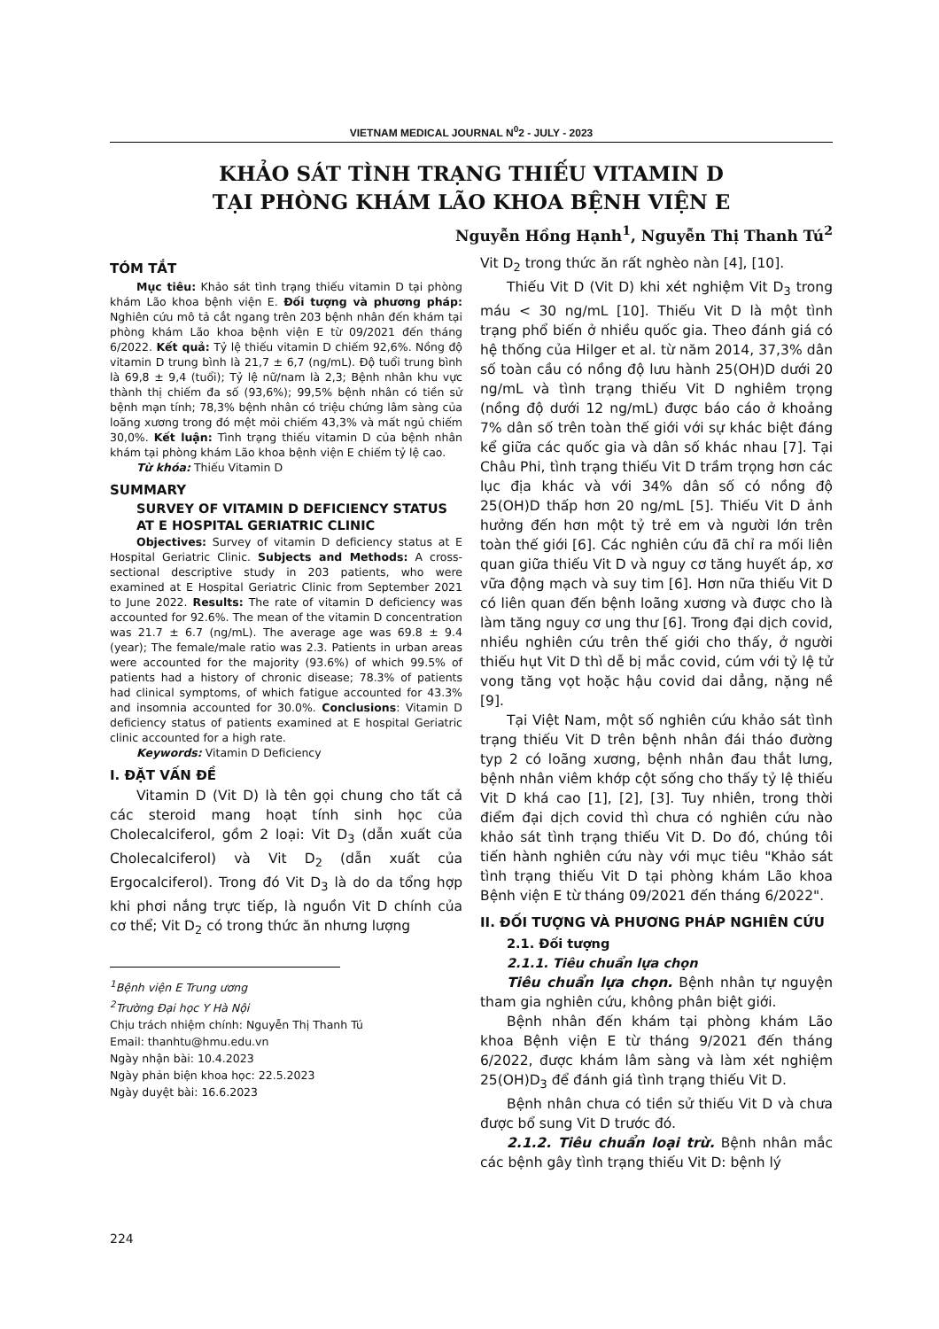VIETNAM MEDICAL JOURNAL N<sup>0</sup>2 - JULY - 2023
KHẢO SÁT TÌNH TRẠNG THIẾU VITAMIN D
TẠI PHÒNG KHÁM LÃO KHOA BỆNH VIỆN E
Nguyễn Hồng Hạnh<sup>1</sup>, Nguyễn Thị Thanh Tú<sup>2</sup>
TÓM TẮT
Mục tiêu: Khảo sát tình trạng thiếu vitamin D tại phòng khám Lão khoa bệnh viện E. Đối tượng và phương pháp: Nghiên cứu mô tả cắt ngang trên 203 bệnh nhân đến khám tại phòng khám Lão khoa bệnh viện E từ 09/2021 đến tháng 6/2022. Kết quả: Tỷ lệ thiếu vitamin D chiếm 92,6%. Nồng độ vitamin D trung bình là 21,7 ± 6,7 (ng/mL). Độ tuổi trung bình là 69,8 ± 9,4 (tuổi); Tỷ lệ nữ/nam là 2,3; Bệnh nhân khu vực thành thị chiếm đa số (93,6%); 99,5% bệnh nhân có tiền sử bệnh mạn tính; 78,3% bệnh nhân có triệu chứng lâm sàng của loãng xương trong đó mệt mỏi chiếm 43,3% và mất ngủ chiếm 30,0%. Kết luận: Tình trạng thiếu vitamin D của bệnh nhân khám tại phòng khám Lão khoa bệnh viện E chiếm tỷ lệ cao.
Từ khóa: Thiếu Vitamin D
SUMMARY
SURVEY OF VITAMIN D DEFICIENCY STATUS AT E HOSPITAL GERIATRIC CLINIC
Objectives: Survey of vitamin D deficiency status at E Hospital Geriatric Clinic. Subjects and Methods: A cross-sectional descriptive study in 203 patients, who were examined at E Hospital Geriatric Clinic from September 2021 to June 2022. Results: The rate of vitamin D deficiency was accounted for 92.6%. The mean of the vitamin D concentration was 21.7 ± 6.7 (ng/mL). The average age was 69.8 ± 9.4 (year); The female/male ratio was 2.3. Patients in urban areas were accounted for the majority (93.6%) of which 99.5% of patients had a history of chronic disease; 78.3% of patients had clinical symptoms, of which fatigue accounted for 43.3% and insomnia accounted for 30.0%. Conclusions: Vitamin D deficiency status of patients examined at E hospital Geriatric clinic accounted for a high rate.
Keywords: Vitamin D Deficiency
I. ĐẶT VẤN ĐỀ
Vitamin D (Vit D) là tên gọi chung cho tất cả các steroid mang hoạt tính sinh học của Cholecalciferol, gồm 2 loại: Vit D<sub>3</sub> (dẫn xuất của Cholecalciferol) và Vit D<sub>2</sub> (dẫn xuất của Ergocalciferol). Trong đó Vit D<sub>3</sub> là do da tổng hợp khi phơi nắng trực tiếp, là nguồn Vit D chính của cơ thể; Vit D<sub>2</sub> có trong thức ăn nhưng lượng
<sup>1</sup> Bệnh viện E Trung ương
<sup>2</sup> Trường Đại học Y Hà Nội
Chịu trách nhiệm chính: Nguyễn Thị Thanh Tú
Email: thanhtu@hmu.edu.vn
Ngày nhận bài: 10.4.2023
Ngày phản biện khoa học: 22.5.2023
Ngày duyệt bài: 16.6.2023
Vit D<sub>2</sub> trong thức ăn rất nghèo nàn [4], [10].
Thiếu Vit D (Vit D) khi xét nghiệm Vit D<sub>3</sub> trong máu < 30 ng/mL [10]. Thiếu Vit D là một tình trạng phổ biến ở nhiều quốc gia. Theo đánh giá có hệ thống của Hilger et al. từ năm 2014, 37,3% dân số toàn cầu có nồng độ lưu hành 25(OH)D dưới 20 ng/mL và tình trạng thiếu Vit D nghiêm trọng (nồng độ dưới 12 ng/mL) được báo cáo ở khoảng 7% dân số trên toàn thế giới với sự khác biệt đáng kể giữa các quốc gia và dân số khác nhau [7]. Tại Châu Phi, tình trạng thiếu Vit D trầm trọng hơn các lục địa khác và với 34% dân số có nồng độ 25(OH)D thấp hơn 20 ng/mL [5]. Thiếu Vit D ảnh hưởng đến hơn một tỷ trẻ em và người lớn trên toàn thế giới [6]. Các nghiên cứu đã chỉ ra mối liên quan giữa thiếu Vit D và nguy cơ tăng huyết áp, xơ vữa động mạch và suy tim [6]. Hơn nữa thiếu Vit D có liên quan đến bệnh loãng xương và được cho là làm tăng nguy cơ ung thư [6]. Trong đại dịch covid, nhiều nghiên cứu trên thế giới cho thấy, ở người thiếu hụt Vit D thì dễ bị mắc covid, cúm với tỷ lệ tử vong tăng vọt hoặc hậu covid dai dẳng, nặng nề [9].
Tại Việt Nam, một số nghiên cứu khảo sát tình trạng thiếu Vit D trên bệnh nhân đái tháo đường typ 2 có loãng xương, bệnh nhân đau thắt lưng, bệnh nhân viêm khớp cột sống cho thấy tỷ lệ thiếu Vit D khá cao [1], [2], [3]. Tuy nhiên, trong thời điểm đại dịch covid thì chưa có nghiên cứu nào khảo sát tình trạng thiếu Vit D. Do đó, chúng tôi tiến hành nghiên cứu này với mục tiêu "Khảo sát tình trạng thiếu Vit D tại phòng khám Lão khoa Bệnh viện E từ tháng 09/2021 đến tháng 6/2022".
II. ĐỐI TƯỢNG VÀ PHƯƠNG PHÁP NGHIÊN CỨU
2.1. Đối tượng
2.1.1. Tiêu chuẩn lựa chọn
Tiêu chuẩn lựa chọn. Bệnh nhân tự nguyện tham gia nghiên cứu, không phân biệt giới.
Bệnh nhân đến khám tại phòng khám Lão khoa Bệnh viện E từ tháng 9/2021 đến tháng 6/2022, được khám lâm sàng và làm xét nghiệm 25(OH)D<sub>3</sub> để đánh giá tình trạng thiếu Vit D.
Bệnh nhân chưa có tiền sử thiếu Vit D và chưa được bổ sung Vit D trước đó.
2.1.2. Tiêu chuẩn loại trừ. Bệnh nhân mắc các bệnh gây tình trạng thiếu Vit D: bệnh lý
224